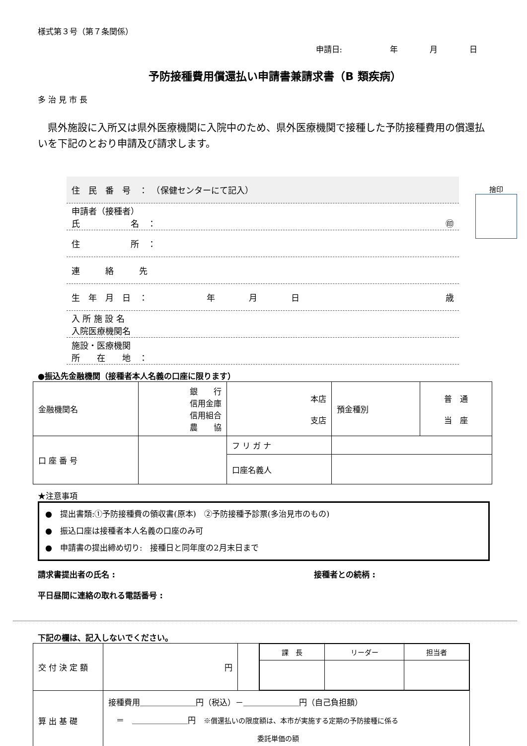様式第３号（第７条関係）
申請日:　　　　　　年　　　　月　　　　日
予防接種費用償還払い申請書兼請求書（B 類疾病）
多 治 見 市 長
　県外施設に入所又は県外医療機関に入院中のため、県外医療機関で接種した予防接種費用の償還払いを下記のとおり申請及び請求します。
捨印
| 住 民 番 号 ： （保健センターにて記入） |
| 申請者（接種者） 氏 名 ： ㊞ |
| 住 所 ： |
| 連 絡 先 |
| 生 年 月 日 ： 年 月 日 歳 |
| 入 所 施 設 名 入院医療機関名 |
| 施設・医療機関 所 在 地 ： |
●振込先金融機関（接種者本人名義の口座に限ります）
| 金融機関名 | 銀 行 信用金庫 信用組合 農 協 | | 本店 支店 | 預金種別 | 普 通 当 座 |
| 口 座 番 号 | | フ リ ガ ナ | | | |
| | | 口座名義人 | | | |
★注意事項
●　提出書類:①予防接種費の領収書(原本)　②予防接種予診票(多治見市のもの)
●　振込口座は接種者本人名義の口座のみ可
●　申請書の提出締め切り:　接種日と同年度の2月末日まで
請求書提出者の氏名 : 接種者との続柄 :
平日昼間に連絡の取れる電話番号 :
下記の欄は、記入しないでください。
| 交 付 決 定 額 | 円 | | / 課 長 / リーダー / 担当者 / |
| 算 出 基 礎 | 接種費用＿＿＿＿＿＿＿円（税込）－＿＿＿＿＿＿＿円（自己負担額） ＝ ＿＿＿＿＿＿＿円 ※償還払いの限度額は、本市が実施する定期の予防接種に係る 委託単価の額 | | |